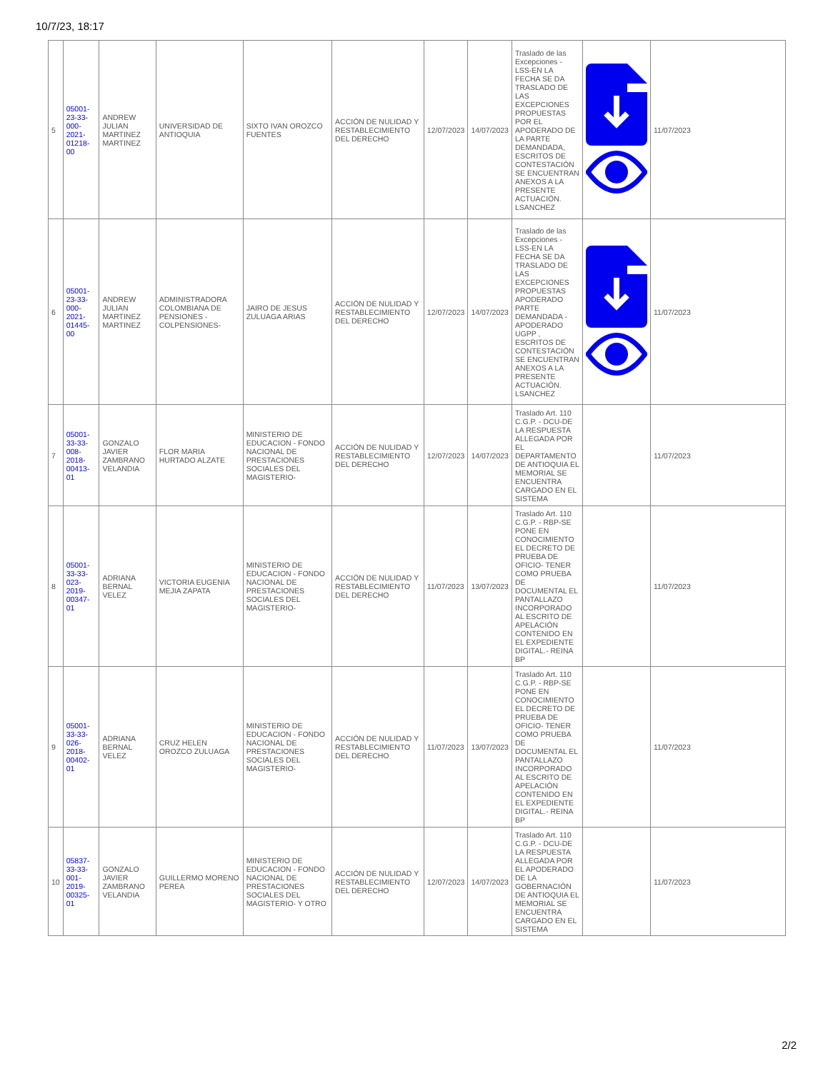10/7/23, 18:17
| 5 | 05001-23-33-000-2021-01218-00 | ANDREW JULIAN MARTINEZ MARTINEZ | UNIVERSIDAD DE ANTIOQUIA | SIXTO IVAN OROZCO FUENTES | ACCIÓN DE NULIDAD Y RESTABLECIMIENTO DEL DERECHO | 12/07/2023 | 14/07/2023 | Traslado de las Excepciones - LSS-EN LA FECHA SE DA TRASLADO DE LAS EXCEPCIONES PROPUESTAS POR EL APODERADO DE LA PARTE DEMANDADA, ESCRITOS DE CONTESTACIÓN SE ENCUENTRAN ANEXOS A LA PRESENTE ACTUACIÓN. LSANCHEZ | | 11/07/2023 |
| 6 | 05001-23-33-000-2021-01445-00 | ANDREW JULIAN MARTINEZ MARTINEZ | ADMINISTRADORA COLOMBIANA DE PENSIONES - COLPENSIONES- | JAIRO DE JESUS ZULUAGA ARIAS | ACCIÓN DE NULIDAD Y RESTABLECIMIENTO DEL DERECHO | 12/07/2023 | 14/07/2023 | Traslado de las Excepciones - LSS-EN LA FECHA SE DA TRASLADO DE LAS EXCEPCIONES PROPUESTAS APODERADO PARTE DEMANDADA - APODERADO UGPP , ESCRITOS DE CONTESTACIÓN SE ENCUENTRAN ANEXOS A LA PRESENTE ACTUACIÓN. LSANCHEZ | | 11/07/2023 |
| 7 | 05001-33-33-008-2018-00413-01 | GONZALO JAVIER ZAMBRANO VELANDIA | FLOR MARIA HURTADO ALZATE | MINISTERIO DE EDUCACION - FONDO NACIONAL DE PRESTACIONES SOCIALES DEL MAGISTERIO- | ACCIÓN DE NULIDAD Y RESTABLECIMIENTO DEL DERECHO | 12/07/2023 | 14/07/2023 | Traslado Art. 110 C.G.P. - DCU-DE LA RESPUESTA ALLEGADA POR EL DEPARTAMENTO DE ANTIOQUIA EL MEMORIAL SE ENCUENTRA CARGADO EN EL SISTEMA | | 11/07/2023 |
| 8 | 05001-33-33-023-2019-00347-01 | ADRIANA BERNAL VELEZ | VICTORIA EUGENIA MEJIA ZAPATA | MINISTERIO DE EDUCACION - FONDO NACIONAL DE PRESTACIONES SOCIALES DEL MAGISTERIO- | ACCIÓN DE NULIDAD Y RESTABLECIMIENTO DEL DERECHO | 11/07/2023 | 13/07/2023 | Traslado Art. 110 C.G.P. - RBP-SE PONE EN CONOCIMIENTO EL DECRETO DE PRUEBA DE OFICIO- TENER COMO PRUEBA DE DOCUMENTAL EL PANTALLAZO INCORPORADO AL ESCRITO DE APELACIÓN CONTENIDO EN EL EXPEDIENTE DIGITAL.- REINA BP | | 11/07/2023 |
| 9 | 05001-33-33-026-2018-00402-01 | ADRIANA BERNAL VELEZ | CRUZ HELEN OROZCO ZULUAGA | MINISTERIO DE EDUCACION - FONDO NACIONAL DE PRESTACIONES SOCIALES DEL MAGISTERIO- | ACCIÓN DE NULIDAD Y RESTABLECIMIENTO DEL DERECHO | 11/07/2023 | 13/07/2023 | Traslado Art. 110 C.G.P. - RBP-SE PONE EN CONOCIMIENTO EL DECRETO DE PRUEBA DE OFICIO- TENER COMO PRUEBA DE DOCUMENTAL EL PANTALLAZO INCORPORADO AL ESCRITO DE APELACIÓN CONTENIDO EN EL EXPEDIENTE DIGITAL.- REINA BP | | 11/07/2023 |
| 10 | 05837-33-33-001-2019-00325-01 | GONZALO JAVIER ZAMBRANO VELANDIA | GUILLERMO MORENO PEREA | MINISTERIO DE EDUCACION - FONDO NACIONAL DE PRESTACIONES SOCIALES DEL MAGISTERIO- Y OTRO | ACCIÓN DE NULIDAD Y RESTABLECIMIENTO DEL DERECHO | 12/07/2023 | 14/07/2023 | Traslado Art. 110 C.G.P. - DCU-DE LA RESPUESTA ALLEGADA POR EL APODERADO DE LA GOBERNACIÓN DE ANTIOQUIA EL MEMORIAL SE ENCUENTRA CARGADO EN EL SISTEMA | | 11/07/2023 |
2/2